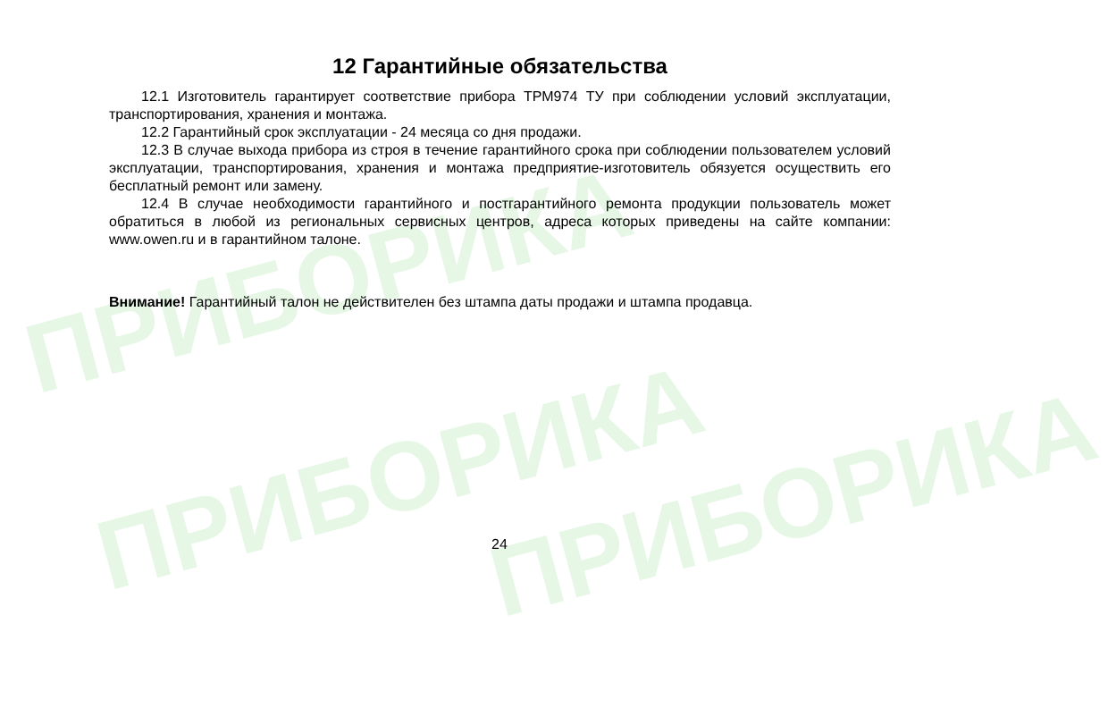ПРИБОРИКА
ПРИБОРИКА ПРИБОРИКА
12 Гарантийные обязательства
12.1 Изготовитель гарантирует соответствие прибора ТРМ974 ТУ при соблюдении условий эксплуатации, транспортирования, хранения и монтажа.
12.2 Гарантийный срок эксплуатации - 24 месяца со дня продажи.
12.3 В случае выхода прибора из строя в течение гарантийного срока при соблюдении пользователем условий эксплуатации, транспортирования, хранения и монтажа предприятие-изготовитель обязуется осуществить его бесплатный ремонт или замену.
12.4 В случае необходимости гарантийного и постгарантийного ремонта продукции пользователь может обратиться в любой из региональных сервисных центров, адреса которых приведены на сайте компании: www.owen.ru и в гарантийном талоне.
Внимание! Гарантийный талон не действителен без штампа даты продажи и штампа продавца.
24